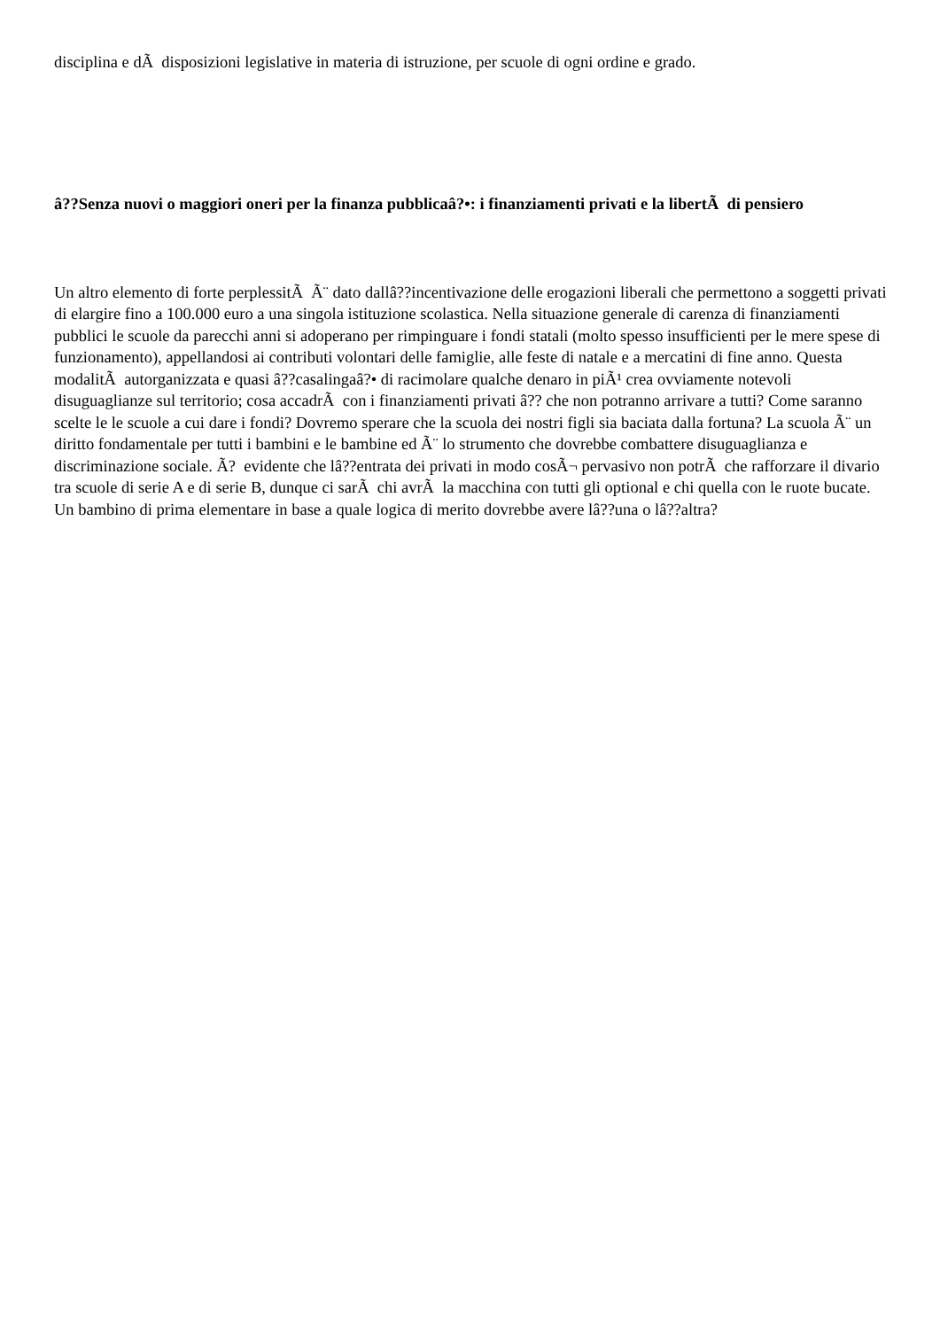disciplina e dÃ disposizioni legislative in materia di istruzione, per scuole di ogni ordine e grado.
â??Senza nuovi o maggiori oneri per la finanza pubblicaâ?•: i finanziamenti privati e la libertÃ di pensiero
Un altro elemento di forte perplessitÃ Ã¨ dato dallâ??incentivazione delle erogazioni liberali che permettono a soggetti privati di elargire fino a 100.000 euro a una singola istituzione scolastica. Nella situazione generale di carenza di finanziamenti pubblici le scuole da parecchi anni si adoperano per rimpinguare i fondi statali (molto spesso insufficienti per le mere spese di funzionamento), appellandosi ai contributi volontari delle famiglie, alle feste di natale e a mercatini di fine anno. Questa modalitÃ autorganizzata e quasi â??casalingaâ?• di racimolare qualche denaro in piÃ¹ crea ovviamente notevoli disuguaglianze sul territorio; cosa accadrÃ con i finanziamenti privati â?? che non potranno arrivare a tutti? Come saranno scelte le le scuole a cui dare i fondi? Dovremo sperare che la scuola dei nostri figli sia baciata dalla fortuna? La scuola Ã¨ un diritto fondamentale per tutti i bambini e le bambine ed Ã¨ lo strumento che dovrebbe combattere disuguaglianza e discriminazione sociale. Ã? evidente che lâ??entrata dei privati in modo cosÃ¬ pervasivo non potrÃ che rafforzare il divario tra scuole di serie A e di serie B, dunque ci sarÃ chi avrÃ la macchina con tutti gli optional e chi quella con le ruote bucate. Un bambino di prima elementare in base a quale logica di merito dovrebbe avere lâ??una o lâ??altra?